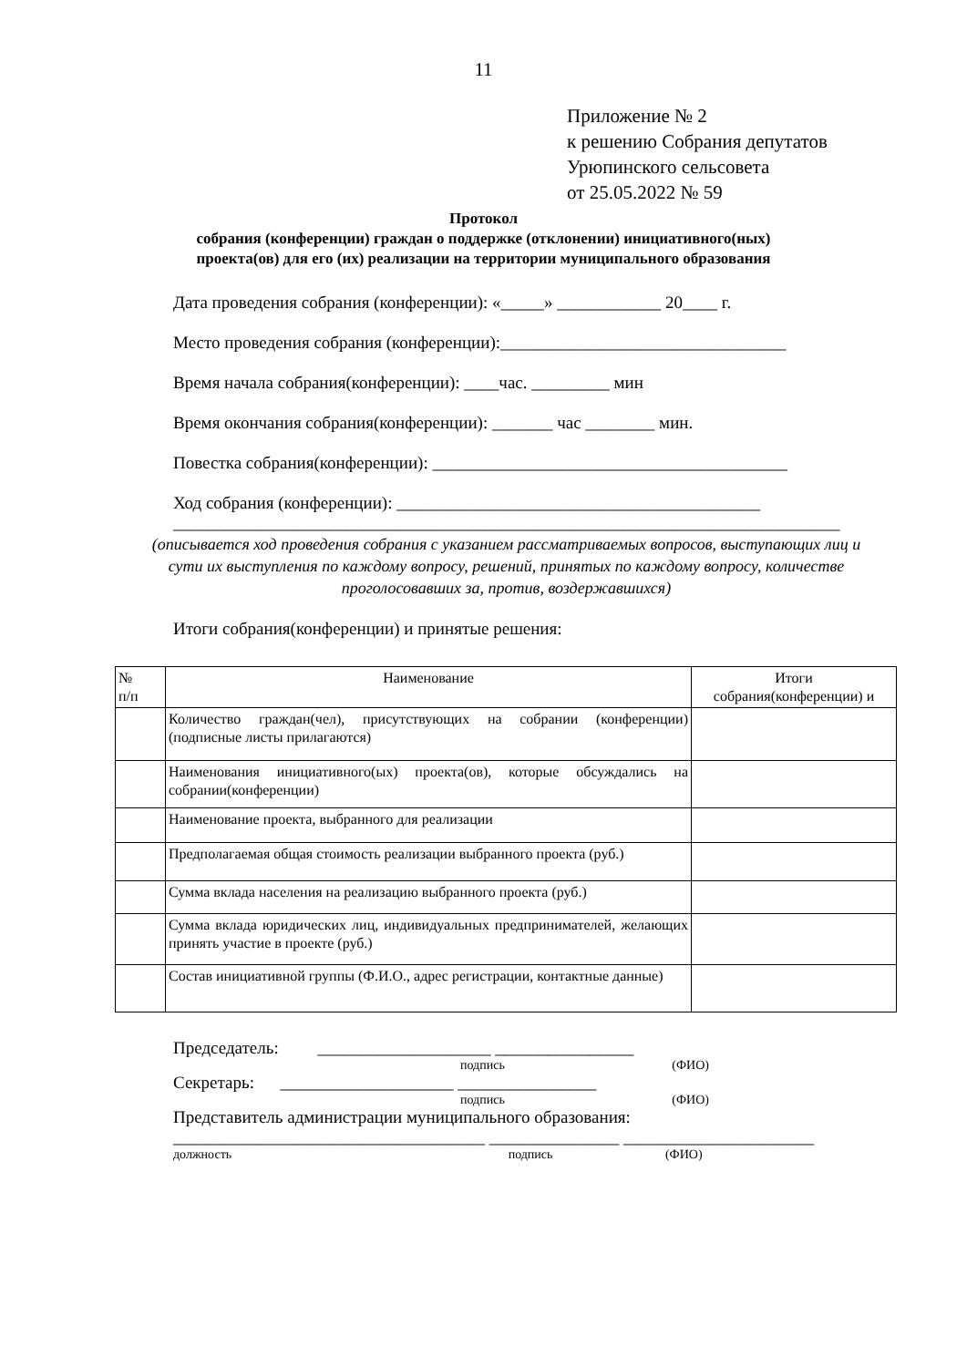11
Приложение № 2
к решению Собрания депутатов
Урюпинского сельсовета
от 25.05.2022 № 59
Протокол
собрания (конференции) граждан о поддержке (отклонении) инициативного(ных)
проекта(ов) для его (их) реализации на территории муниципального образования
Дата проведения собрания (конференции): «_____» ____________ 20____ г.
Место проведения собрания (конференции):_________________________________
Время начала собрания(конференции): ____час. _________ мин
Время окончания собрания(конференции): _______ час ________ мин.
Повестка собрания(конференции): _________________________________________
Ход собрания (конференции): __________________________________________
_____________________________________________________________________________
(описывается ход проведения собрания с указанием рассматриваемых вопросов, выступающих лиц и сути их выступления по каждому вопросу, решений, принятых по каждому вопросу, количестве проголосовавших за, против, воздержавшихся)
Итоги собрания(конференции) и принятые решения:
| № п/п | Наименование | Итоги собрания(конференции) и |
| | Количество граждан(чел), присутствующих на собрании (конференции) (подписные листы прилагаются) | |
| | Наименования инициативного(ых) проекта(ов), которые обсуждались на собрании(конференции) | |
| | Наименование проекта, выбранного для реализации | |
| | Предполагаемая общая стоимость реализации выбранного проекта (руб.) | |
| | Сумма вклада населения на реализацию выбранного проекта (руб.) | |
| | Сумма вклада юридических лиц, индивидуальных предпринимателей, желающих принять участие в проекте (руб.) | |
| | Состав инициативной группы (Ф.И.О., адрес регистрации, контактные данные) | |
Председатель: ____________________ ________________
подпись (ФИО)
Секретарь: ____________________ ________________
подпись (ФИО)
Представитель администрации муниципального образования:
____________________________________ _______________ ______________________
должность подпись (ФИО)